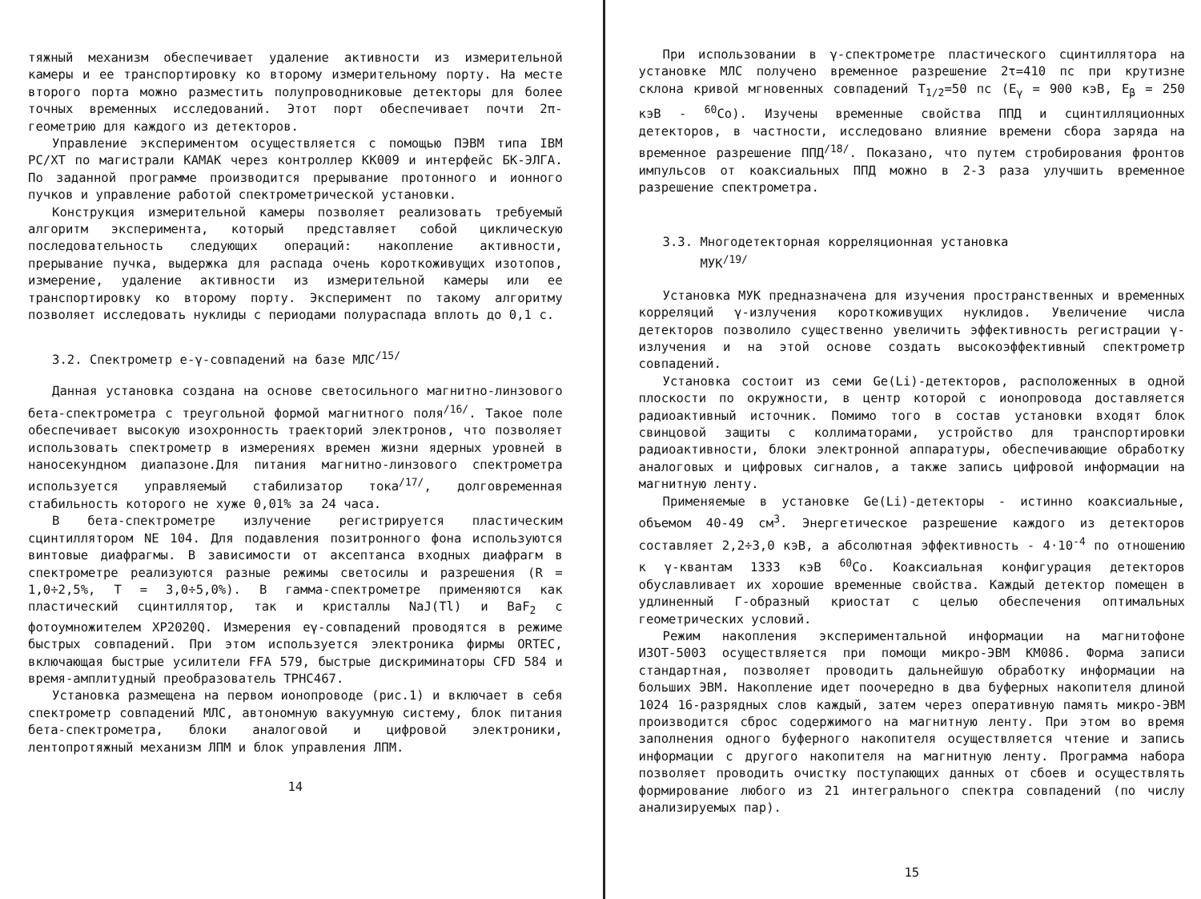тяжный механизм обеспечивает удаление активности из измерительной камеры и ее транспортировку ко второму измерительному порту. На месте второго порта можно разместить полупроводниковые детекторы для более точных временных исследований. Этот порт обеспечивает почти 2π-геометрию для каждого из детекторов.
Управление экспериментом осуществляется с помощью ПЭВМ типа IBM PC/XT по магистрали КАМАК через контроллер КК009 и интерфейс БК-ЭЛГА. По заданной программе производится прерывание протонного и ионного пучков и управление работой спектрометрической установки.
Конструкция измерительной камеры позволяет реализовать требуемый алгоритм эксперимента, который представляет собой циклическую последовательность следующих операций: накопление активности, прерывание пучка, выдержка для распада очень короткоживущих изотопов, измерение, удаление активности из измерительной камеры или ее транспортировку ко второму порту. Эксперимент по такому алгоритму позволяет исследовать нуклиды с периодами полураспада вплоть до 0,1 с.
3.2. Спектрометр e-γ-совпадений на базе МЛС<sup>/15/</sup>
Данная установка создана на основе светосильного магнитно-линзового бета-спектрометра с треугольной формой магнитного поля<sup>/16/</sup>. Такое поле обеспечивает высокую изохронность траекторий электронов, что позволяет использовать спектрометр в измерениях времен жизни ядерных уровней в наносекундном диапазоне.Для питания магнитно-линзового спектрометра используется управляемый стабилизатор тока<sup>/17/</sup>, долговременная стабильность которого не хуже 0,01% за 24 часа.
В бета-спектрометре излучение регистрируется пластическим сцинтиллятором NE 104. Для подавления позитронного фона используются винтовые диафрагмы. В зависимости от аксептанса входных диафрагм в спектрометре реализуются разные режимы светосилы и разрешения (R = 1,0÷2,5%, T = 3,0÷5,0%). В гамма-спектрометре применяются как пластический сцинтиллятор, так и кристаллы NaJ(Tl) и BaF<sub>2</sub> с фотоумножителем XP2020Q. Измерения eγ-совпадений проводятся в режиме быстрых совпадений. При этом используется электроника фирмы ORTEC, включающая быстрые усилители FFA 579, быстрые дискриминаторы CFD 584 и время-амплитудный преобразователь TPHC467.
Установка размещена на первом ионопроводе (рис.1) и включает в себя спектрометр совпадений МЛС, автономную вакуумную систему, блок питания бета-спектрометра, блоки аналоговой и цифровой электроники, лентопротяжный механизм ЛПМ и блок управления ЛПМ.
14
При использовании в γ-спектрометре пластического сцинтиллятора на установке МЛС получено временное разрешение 2τ=410 пс при крутизне склона кривой мгновенных совпадений T<sub>1/2</sub>=50 пс (E<sub>γ</sub> = 900 кэВ, E<sub>β</sub> = 250 кэВ - <sup>60</sup>Co). Изучены временные свойства ППД и сцинтилляционных детекторов, в частности, исследовано влияние времени сбора заряда на временное разрешение ППД<sup>/18/</sup>. Показано, что путем стробирования фронтов импульсов от коаксиальных ППД можно в 2-3 раза улучшить временное разрешение спектрометра.
3.3. Многодетекторная корреляционная установка
МУК<sup>/19/</sup>
Установка МУК предназначена для изучения пространственных и временных корреляций γ-излучения короткоживущих нуклидов. Увеличение числа детекторов позволило существенно увеличить эффективность регистрации γ-излучения и на этой основе создать высокоэффективный спектрометр совпадений.
Установка состоит из семи Ge(Li)-детекторов, расположенных в одной плоскости по окружности, в центр которой с ионопровода доставляется радиоактивный источник. Помимо того в состав установки входят блок свинцовой защиты с коллиматорами, устройство для транспортировки радиоактивности, блоки электронной аппаратуры, обеспечивающие обработку аналоговых и цифровых сигналов, а также запись цифровой информации на магнитную ленту.
Применяемые в установке Ge(Li)-детекторы - истинно коаксиальные, объемом 40-49 см<sup>3</sup>. Энергетическое разрешение каждого из детекторов составляет 2,2÷3,0 кэВ, а абсолютная эффективность - 4·10<sup>-4</sup> по отношению к γ-квантам 1333 кэВ <sup>60</sup>Co. Коаксиальная конфигурация детекторов обуславливает их хорошие временные свойства. Каждый детектор помещен в удлиненный Г-образный криостат с целью обеспечения оптимальных геометрических условий.
Режим накопления экспериментальной информации на магнитофоне ИЗОТ-5003 осуществляется при помощи микро-ЭВМ КМ086. Форма записи стандартная, позволяет проводить дальнейшую обработку информации на больших ЭВМ. Накопление идет поочередно в два буферных накопителя длиной 1024 16-разрядных слов каждый, затем через оперативную память микро-ЭВМ производится сброс содержимого на магнитную ленту. При этом во время заполнения одного буферного накопителя осуществляется чтение и запись информации с другого накопителя на магнитную ленту. Программа набора позволяет проводить очистку поступающих данных от сбоев и осуществлять формирование любого из 21 интегрального спектра совпадений (по числу анализируемых пар).
15